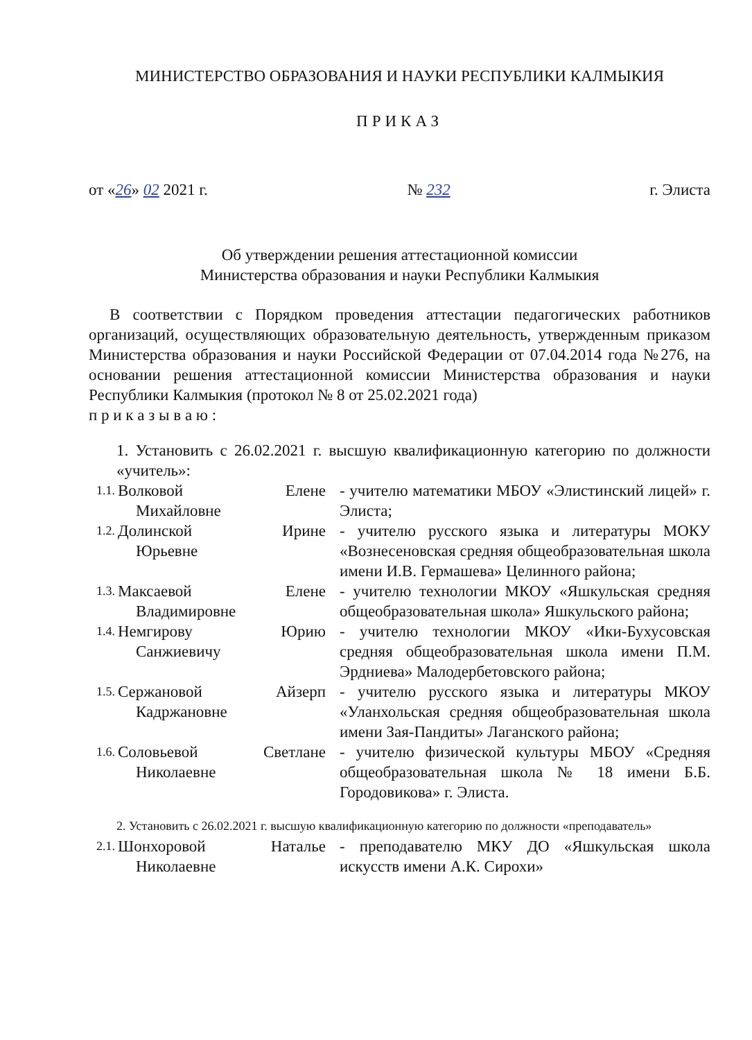МИНИСТЕРСТВО ОБРАЗОВАНИЯ И НАУКИ РЕСПУБЛИКИ КАЛМЫКИЯ
ПРИКАЗ
от «26» 02 2021 г. № 232 г. Элиста
Об утверждении решения аттестационной комиссии
Министерства образования и науки Республики Калмыкия
В соответствии с Порядком проведения аттестации педагогических работников организаций, осуществляющих образовательную деятельность, утвержденным приказом Министерства образования и науки Российской Федерации от 07.04.2014 года №276, на основании решения аттестационной комиссии Министерства образования и науки Республики Калмыкия (протокол № 8 от 25.02.2021 года)
п р и к а з ы в а ю :
1. Установить с 26.02.2021 г. высшую квалификационную категорию по должности «учитель»:
1.1.
Волковой Елене
Михайловне
- учителю математики МБОУ «Элистинский лицей» г. Элиста;
1.2.
Долинской Ирине
Юрьевне
- учителю русского языка и литературы МОКУ «Вознесеновская средняя общеобразовательная школа имени И.В. Гермашева» Целинного района;
1.3.
Максаевой Елене
Владимировне
- учителю технологии МКОУ «Яшкульская средняя общеобразовательная школа» Яшкульского района;
1.4.
Немгирову Юрию
Санжиевичу
- учителю технологии МКОУ «Ики-Бухусовская средняя общеобразовательная школа имени П.М. Эрдниева» Малодербетовского района;
1.5.
Сержановой Айзерп
Кадржановне
- учителю русского языка и литературы МКОУ «Уланхольская средняя общеобразовательная школа имени Зая-Пандиты» Лаганского района;
1.6.
Соловьевой Светлане
Николаевне
- учителю физической культуры МБОУ «Средняя общеобразовательная школа № 18 имени Б.Б. Городовикова» г. Элиста.
2. Установить с 26.02.2021 г. высшую квалификационную категорию по должности «преподаватель»
2.1.
Шонхоровой Наталье
Николаевне
- преподавателю МКУ ДО «Яшкульская школа искусств имени А.К. Сирохи»